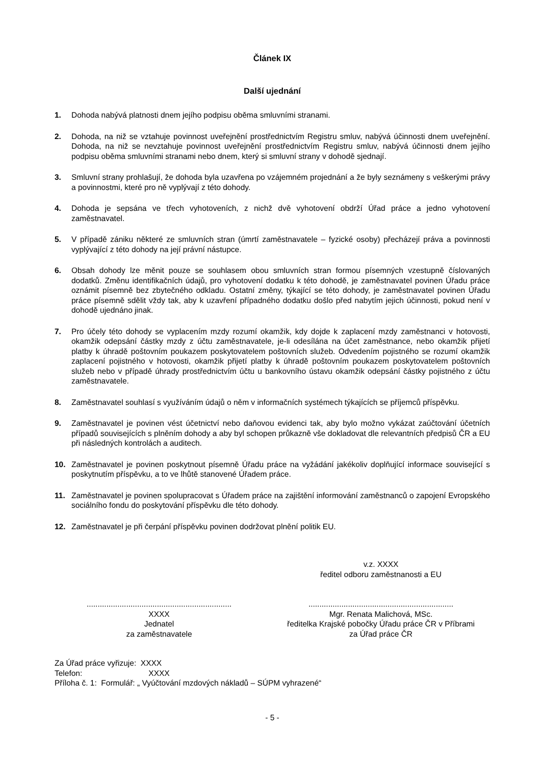Článek IX
Další ujednání
1. Dohoda nabývá platnosti dnem jejího podpisu oběma smluvními stranami.
2. Dohoda, na niž se vztahuje povinnost uveřejnění prostřednictvím Registru smluv, nabývá účinnosti dnem uveřejnění. Dohoda, na niž se nevztahuje povinnost uveřejnění prostřednictvím Registru smluv, nabývá účinnosti dnem jejího podpisu oběma smluvními stranami nebo dnem, který si smluvní strany v dohodě sjednají.
3. Smluvní strany prohlašují, že dohoda byla uzavřena po vzájemném projednání a že byly seznámeny s veškerými právy a povinnostmi, které pro ně vyplývají z této dohody.
4. Dohoda je sepsána ve třech vyhotoveních, z nichž dvě vyhotovení obdrží Úřad práce a jedno vyhotovení zaměstnavatel.
5. V případě zániku některé ze smluvních stran (úmrtí zaměstnavatele – fyzické osoby) přecházejí práva a povinnosti vyplývající z této dohody na její právní nástupce.
6. Obsah dohody lze měnit pouze se souhlasem obou smluvních stran formou písemných vzestupně číslovaných dodatků. Změnu identifikačních údajů, pro vyhotovení dodatku k této dohodě, je zaměstnavatel povinen Úřadu práce oznámit písemně bez zbytečného odkladu. Ostatní změny, týkající se této dohody, je zaměstnavatel povinen Úřadu práce písemně sdělit vždy tak, aby k uzavření případného dodatku došlo před nabytím jejich účinnosti, pokud není v dohodě ujednáno jinak.
7. Pro účely této dohody se vyplacením mzdy rozumí okamžik, kdy dojde k zaplacení mzdy zaměstnanci v hotovosti, okamžik odepsání částky mzdy z účtu zaměstnavatele, je-li odesílána na účet zaměstnance, nebo okamžik přijetí platby k úhradě poštovním poukazem poskytovatelem poštovních služeb. Odvedením pojistného se rozumí okamžik zaplacení pojistného v hotovosti, okamžik přijetí platby k úhradě poštovním poukazem poskytovatelem poštovních služeb nebo v případě úhrady prostřednictvím účtu u bankovního ústavu okamžik odepsání částky pojistného z účtu zaměstnavatele.
8. Zaměstnavatel souhlasí s využíváním údajů o něm v informačních systémech týkajících se příjemců příspěvku.
9. Zaměstnavatel je povinen vést účetnictví nebo daňovou evidenci tak, aby bylo možno vykázat zaúčtování účetních případů souvisejících s plněním dohody a aby byl schopen průkazně vše dokladovat dle relevantních předpisů ČR a EU při následných kontrolách a auditech.
10. Zaměstnavatel je povinen poskytnout písemně Úřadu práce na vyžádání jakékoliv doplňující informace související s poskytnutím příspěvku, a to ve lhůtě stanovené Úřadem práce.
11. Zaměstnavatel je povinen spolupracovat s Úřadem práce na zajištění informování zaměstnanců o zapojení Evropského sociálního fondu do poskytování příspěvku dle této dohody.
12. Zaměstnavatel je při čerpání příspěvku povinen dodržovat plnění politik EU.
..................................................................
XXXX
Jednatel
za zaměstnavatele
v.z. XXXX
ředitel odboru zaměstnanosti a EU
..................................................................
Mgr. Renata Malichová, MSc.
ředitelka Krajské pobočky Úřadu práce ČR v Příbrami
za Úřad práce ČR
Za Úřad práce vyřizuje: XXXX
Telefon: XXXX
Příloha č. 1: Formulář: „ Vyúčtování mzdových nákladů – SÚPM vyhrazené“
- 5 -